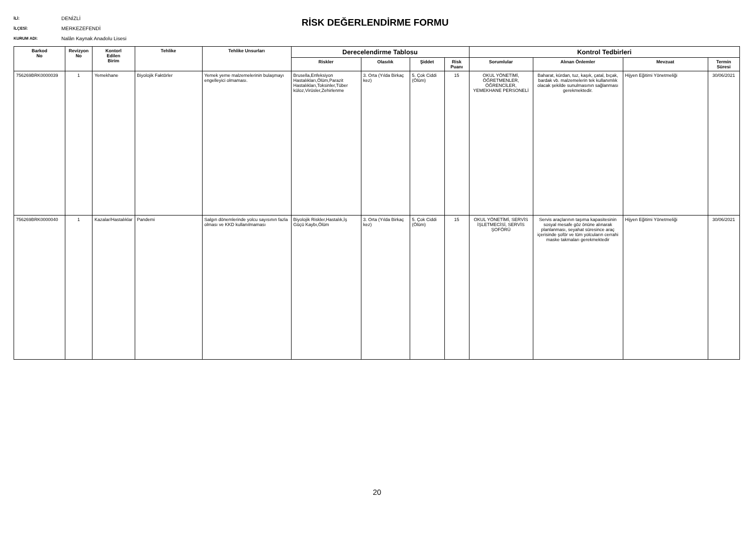İLİ: DENİZLİ
İLÇESİ: MERKEZEFENDİ
KURUM ADI: Nalân Kaynak Anadolu Lisesi
RİSK DEĞERLENDİRME FORMU
| Barkod No | Revizyon No | Kontorl Edilen Birim | Tehlike | Tehlike Unsurları | Derecelendirme Tablosu | | | | Kontrol Tedbirleri | | | |
| --- | --- | --- | --- | --- | --- | --- | --- | --- | --- | --- | --- | --- |
| | | | | | Riskler | Olasılık | Şiddet | Risk Puanı | Sorumlular | Alınan Önlemler | Mevzuat | Termin Süresi |
| 756269BRK0000039 | 1 | Yemekhane | Biyolojik Faktörler | Yemek yeme malzemelerinin bulaşmayı engelleyici olmaması. | Brusella,Enfeksiyon Hastalıkları,Ölüm,Parazit Hastalıkları,Toksinler,Tüber küloz,Virüsler,Zehirlenme | 3. Orta (Yılda Birkaç kez) | 5. Çok Ciddi (Ölüm) | 15 | OKUL YÖNETİMİ, ÖĞRETMENLER, ÖĞRENCİLER, YEMEKHANE PERSONELİ | Baharat, kürdan, tuz, kaşık, çatal, bıçak, bardak vb. malzemelerin tek kullanımlık olacak şekilde sunulmasının sağlanması gerekmektedir. | Hijyen Eğitimi Yönetmeliği | 30/06/2021 |
| 756269BRK0000040 | 1 | Kazalar/Hastalıklar | Pandemi | Salgın dönemlerinde yolcu sayısının fazla olması ve KKD kullanılmaması | Biyolojik Riskler,Hastalık,İş Güçü Kaybı,Ölüm | 3. Orta (Yılda Birkaç kez) | 5. Çok Ciddi (Ölüm) | 15 | OKUL YÖNETİMİ, SERVİS İŞLETMECİSİ, SERVİS ŞOFÖRÜ | Servis araçlarının taşıma kapasitesinin sosyal mesafe göz önüne alınarak planlanması, seyahat süresince araç içerisinde şoför ve tüm yolcuların cerrahi maske takmaları gerekmektedir | Hijyen Eğitimi Yönetmeliği | 30/06/2021 |
20